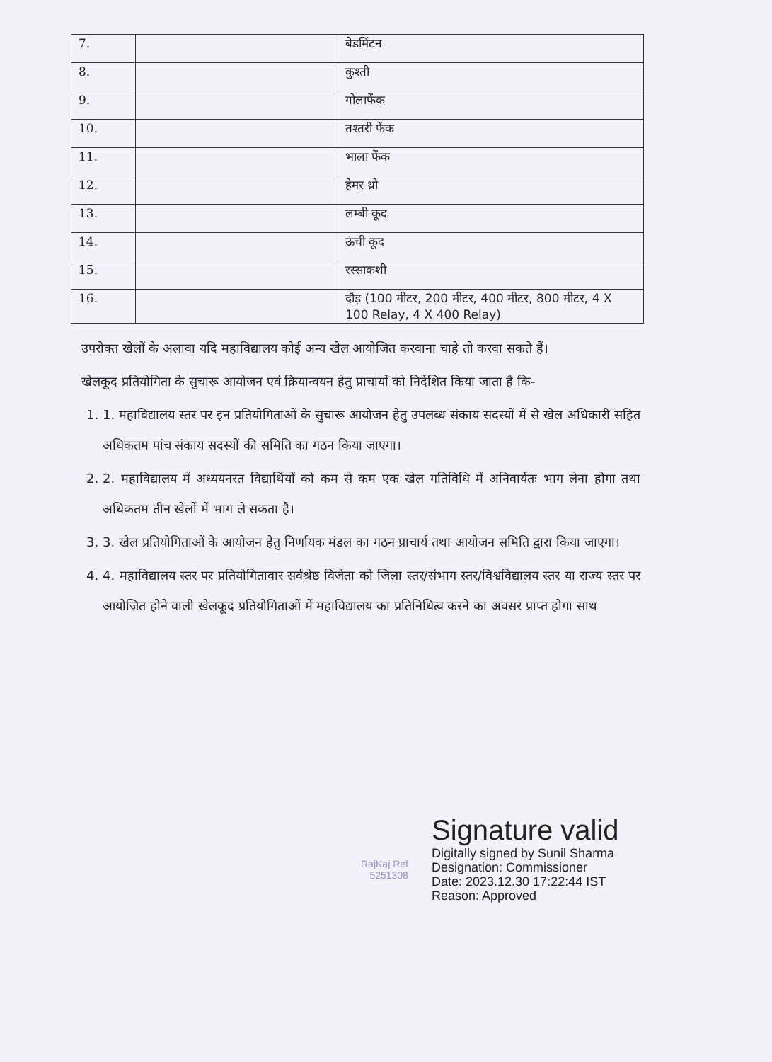| 7. | | बेडमिंटन |
| 8. | | कुश्ती |
| 9. | | गोलाफेंक |
| 10. | | तश्तरी फेंक |
| 11. | | भाला फेंक |
| 12. | | हेमर थ्रो |
| 13. | | लम्बी कूद |
| 14. | | ऊंची कूद |
| 15. | | रस्साकशी |
| 16. | | दौड़ (100 मीटर, 200 मीटर, 400 मीटर, 800 मीटर, 4 X 100 Relay, 4 X 400 Relay) |
उपरोक्त खेलों के अलावा यदि महाविद्यालय कोई अन्य खेल आयोजित करवाना चाहे तो करवा सकते हैं।
खेलकूद प्रतियोगिता के सुचारू आयोजन एवं क्रियान्वयन हेतु प्राचार्यों को निर्देशित किया जाता है कि-
1. 1. महाविद्यालय स्तर पर इन प्रतियोगिताओं के सुचारू आयोजन हेतु उपलब्ध संकाय सदस्यों में से खेल अधिकारी सहित अधिकतम पांच संकाय सदस्यों की समिति का गठन किया जाएगा।
2. 2. महाविद्यालय में अध्ययनरत विद्यार्थियों को कम से कम एक खेल गतिविधि में अनिवार्यतः भाग लेना होगा तथा अधिकतम तीन खेलों में भाग ले सकता है।
3. 3. खेल प्रतियोगिताओं के आयोजन हेतु निर्णायक मंडल का गठन प्राचार्य तथा आयोजन समिति द्वारा किया जाएगा।
4. 4. महाविद्यालय स्तर पर प्रतियोगितावार सर्वश्रेष्ठ विजेता को जिला स्तर/संभाग स्तर/विश्वविद्यालय स्तर या राज्य स्तर पर आयोजित होने वाली खेलकूद प्रतियोगिताओं में महाविद्यालय का प्रतिनिधित्व करने का अवसर प्राप्त होगा साथ
RajKaj Ref
5251308
Signature valid
Digitally signed by Sunil Sharma
Designation: Commissioner
Date: 2023.12.30 17:22:44 IST
Reason: Approved